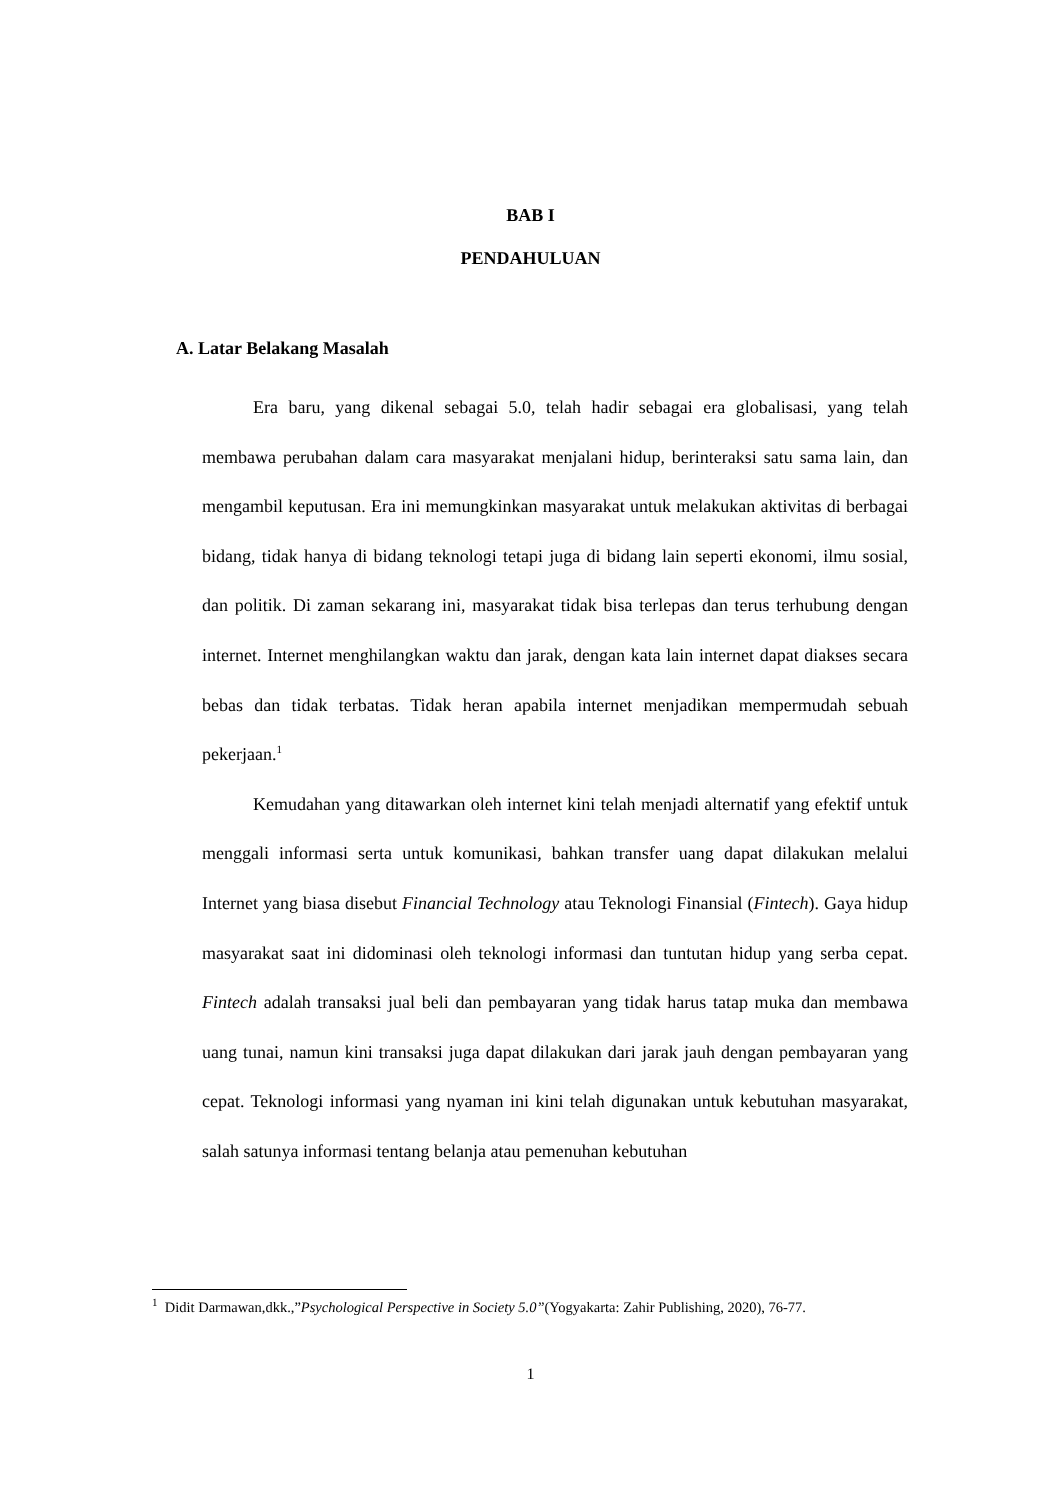BAB I
PENDAHULUAN
A. Latar Belakang Masalah
Era baru, yang dikenal sebagai 5.0, telah hadir sebagai era globalisasi, yang telah membawa perubahan dalam cara masyarakat menjalani hidup, berinteraksi satu sama lain, dan mengambil keputusan. Era ini memungkinkan masyarakat untuk melakukan aktivitas di berbagai bidang, tidak hanya di bidang teknologi tetapi juga di bidang lain seperti ekonomi, ilmu sosial, dan politik. Di zaman sekarang ini, masyarakat tidak bisa terlepas dan terus terhubung dengan internet. Internet menghilangkan waktu dan jarak, dengan kata lain internet dapat diakses secara bebas dan tidak terbatas. Tidak heran apabila internet menjadikan mempermudah sebuah pekerjaan.<sup>1</sup>
Kemudahan yang ditawarkan oleh internet kini telah menjadi alternatif yang efektif untuk menggali informasi serta untuk komunikasi, bahkan transfer uang dapat dilakukan melalui Internet yang biasa disebut Financial Technology atau Teknologi Finansial (Fintech). Gaya hidup masyarakat saat ini didominasi oleh teknologi informasi dan tuntutan hidup yang serba cepat. Fintech adalah transaksi jual beli dan pembayaran yang tidak harus tatap muka dan membawa uang tunai, namun kini transaksi juga dapat dilakukan dari jarak jauh dengan pembayaran yang cepat. Teknologi informasi yang nyaman ini kini telah digunakan untuk kebutuhan masyarakat, salah satunya informasi tentang belanja atau pemenuhan kebutuhan
<sup>1</sup> Didit Darmawan,dkk.,”Psychological Perspective in Society 5.0”(Yogyakarta: Zahir Publishing, 2020), 76-77.
1